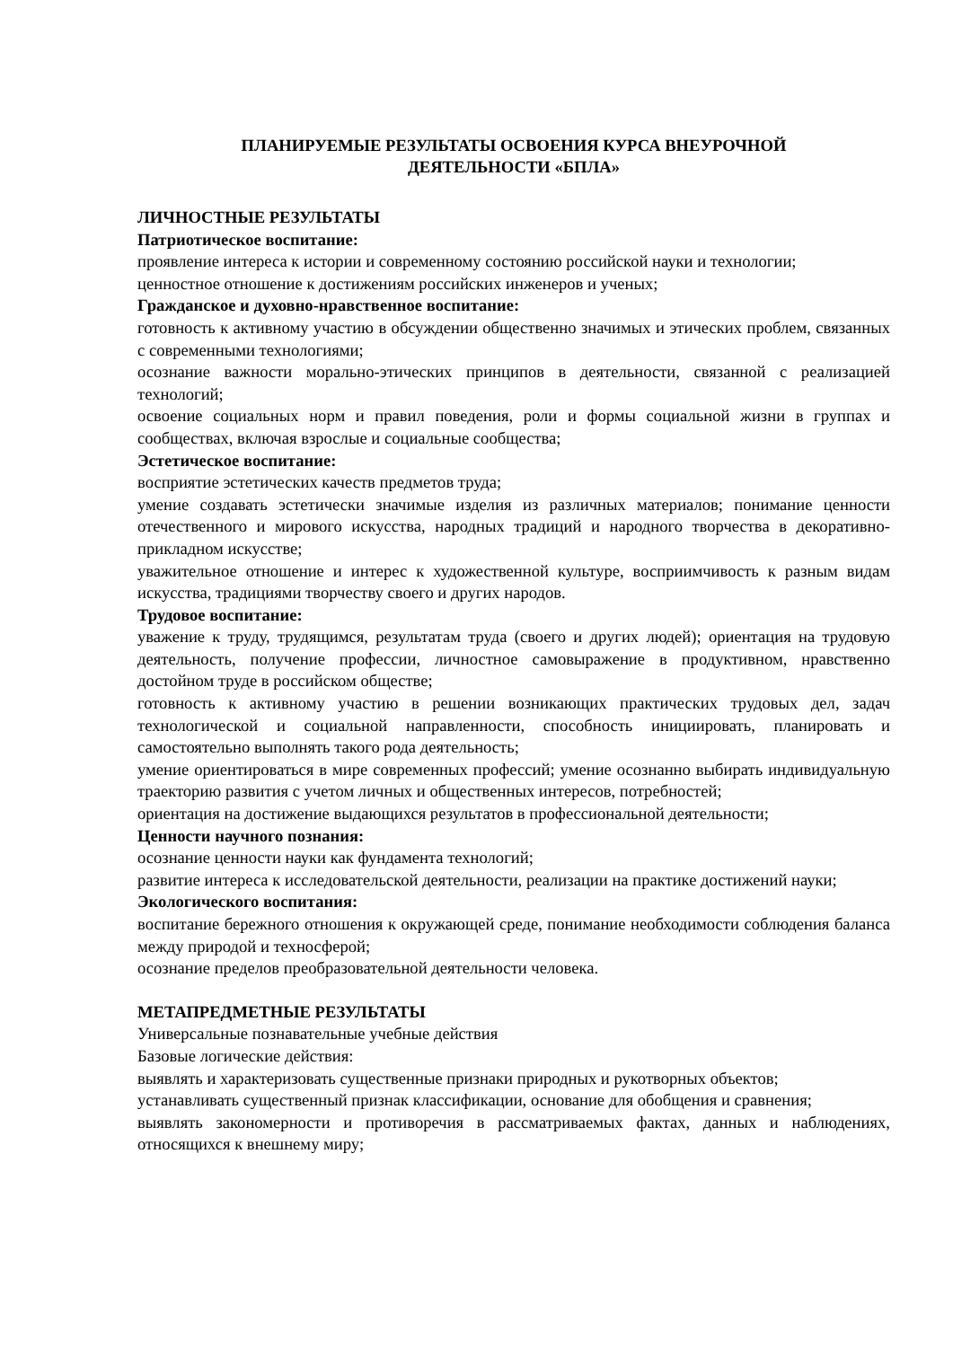ПЛАНИРУЕМЫЕ РЕЗУЛЬТАТЫ ОСВОЕНИЯ КУРСА ВНЕУРОЧНОЙ
ДЕЯТЕЛЬНОСТИ «БПЛА»
ЛИЧНОСТНЫЕ РЕЗУЛЬТАТЫ
Патриотическое воспитание:
проявление интереса к истории и современному состоянию российской науки и технологии;
ценностное отношение к достижениям российских инженеров и ученых;
Гражданское и духовно-нравственное воспитание:
готовность к активному участию в обсуждении общественно значимых и этических проблем, связанных с современными технологиями;
осознание важности морально-этических принципов в деятельности, связанной с реализацией технологий;
освоение социальных норм и правил поведения, роли и формы социальной жизни в группах и сообществах, включая взрослые и социальные сообщества;
Эстетическое воспитание:
восприятие эстетических качеств предметов труда;
умение создавать эстетически значимые изделия из различных материалов; понимание ценности отечественного и мирового искусства, народных традиций и народного творчества в декоративно-прикладном искусстве;
уважительное отношение и интерес к художественной культуре, восприимчивость к разным видам искусства, традициями творчеству своего и других народов.
Трудовое воспитание:
уважение к труду, трудящимся, результатам труда (своего и других людей); ориентация на трудовую деятельность, получение профессии, личностное самовыражение в продуктивном, нравственно достойном труде в российском обществе;
готовность к активному участию в решении возникающих практических трудовых дел, задач технологической и социальной направленности, способность инициировать, планировать и самостоятельно выполнять такого рода деятельность;
умение ориентироваться в мире современных профессий; умение осознанно выбирать индивидуальную траекторию развития с учетом личных и общественных интересов, потребностей;
ориентация на достижение выдающихся результатов в профессиональной деятельности;
Ценности научного познания:
осознание ценности науки как фундамента технологий;
развитие интереса к исследовательской деятельности, реализации на практике достижений науки;
Экологического воспитания:
воспитание бережного отношения к окружающей среде, понимание необходимости соблюдения баланса между природой и техносферой;
осознание пределов преобразовательной деятельности человека.
МЕТАПРЕДМЕТНЫЕ РЕЗУЛЬТАТЫ
Универсальные познавательные учебные действия
Базовые логические действия:
выявлять и характеризовать существенные признаки природных и рукотворных объектов;
устанавливать существенный признак классификации, основание для обобщения и сравнения;
выявлять закономерности и противоречия в рассматриваемых фактах, данных и наблюдениях, относящихся к внешнему миру;